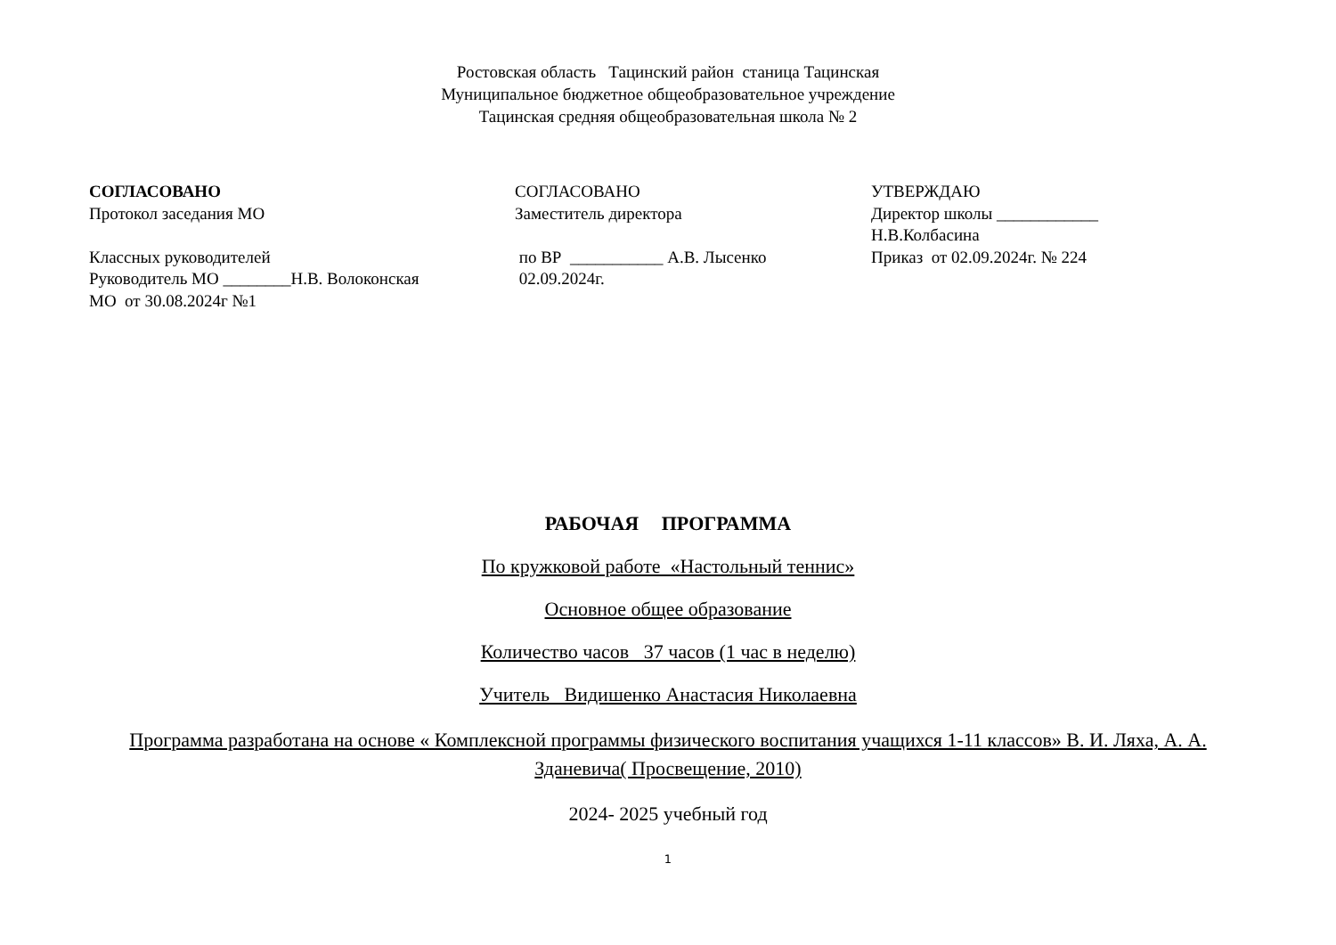Ростовская область Тацинский район станица Тацинская
Муниципальное бюджетное общеобразовательное учреждение
Тацинская средняя общеобразовательная школа № 2
СОГЛАСОВАНО
Протокол заседания МО
Классных руководителей
Руководитель МО ________Н.В. Волоконская
МО от 30.08.2024г №1
СОГЛАСОВАНО
Заместитель директора
по ВР ___________ А.В. Лысенко
02.09.2024г.
УТВЕРЖДАЮ
Директор школы ____________
Н.В.Колбасина
Приказ от 02.09.2024г. № 224
РАБОЧАЯ ПРОГРАММА
По кружковой работе «Настольный теннис»
Основное общее образование
Количество часов 37 часов (1 час в неделю)
Учитель Видишенко Анастасия Николаевна
Программа разработана на основе « Комплексной программы физического воспитания учащихся 1-11 классов» В. И. Ляха, А. А. Зданевича( Просвещение, 2010)
2024- 2025 учебный год
1